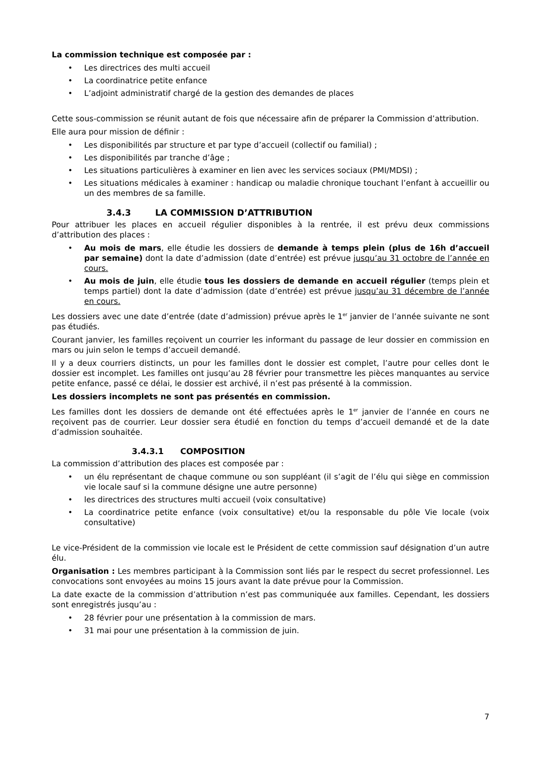La commission technique est composée par :
• Les directrices des multi accueil
• La coordinatrice petite enfance
• L’adjoint administratif chargé de la gestion des demandes de places
Cette sous-commission se réunit autant de fois que nécessaire afin de préparer la Commission d’attribution.
Elle aura pour mission de définir :
• Les disponibilités par structure et par type d’accueil (collectif ou familial) ;
• Les disponibilités par tranche d’âge ;
• Les situations particulières à examiner en lien avec les services sociaux (PMI/MDSI) ;
• Les situations médicales à examiner : handicap ou maladie chronique touchant l’enfant à accueillir ou un des membres de sa famille.
3.4.3 LA COMMISSION D’ATTRIBUTION
Pour attribuer les places en accueil régulier disponibles à la rentrée, il est prévu deux commissions d’attribution des places :
• Au mois de mars, elle étudie les dossiers de demande à temps plein (plus de 16h d’accueil par semaine) dont la date d’admission (date d’entrée) est prévue jusqu’au 31 octobre de l’année en cours.
• Au mois de juin, elle étudie tous les dossiers de demande en accueil régulier (temps plein et temps partiel) dont la date d’admission (date d’entrée) est prévue jusqu’au 31 décembre de l’année en cours.
Les dossiers avec une date d’entrée (date d’admission) prévue après le 1<sup>er</sup> janvier de l’année suivante ne sont pas étudiés.
Courant janvier, les familles reçoivent un courrier les informant du passage de leur dossier en commission en mars ou juin selon le temps d’accueil demandé.
Il y a deux courriers distincts, un pour les familles dont le dossier est complet, l’autre pour celles dont le dossier est incomplet. Les familles ont jusqu’au 28 février pour transmettre les pièces manquantes au service petite enfance, passé ce délai, le dossier est archivé, il n’est pas présenté à la commission.
Les dossiers incomplets ne sont pas présentés en commission.
Les familles dont les dossiers de demande ont été effectuées après le 1<sup>er</sup> janvier de l’année en cours ne reçoivent pas de courrier. Leur dossier sera étudié en fonction du temps d’accueil demandé et de la date d’admission souhaitée.
3.4.3.1 COMPOSITION
La commission d’attribution des places est composée par :
• un élu représentant de chaque commune ou son suppléant (il s’agit de l’élu qui siège en commission vie locale sauf si la commune désigne une autre personne)
• les directrices des structures multi accueil (voix consultative)
• La coordinatrice petite enfance (voix consultative) et/ou la responsable du pôle Vie locale (voix consultative)
Le vice-Président de la commission vie locale est le Président de cette commission sauf désignation d’un autre élu.
Organisation : Les membres participant à la Commission sont liés par le respect du secret professionnel. Les convocations sont envoyées au moins 15 jours avant la date prévue pour la Commission.
La date exacte de la commission d’attribution n’est pas communiquée aux familles. Cependant, les dossiers sont enregistrés jusqu’au :
• 28 février pour une présentation à la commission de mars.
• 31 mai pour une présentation à la commission de juin.
7